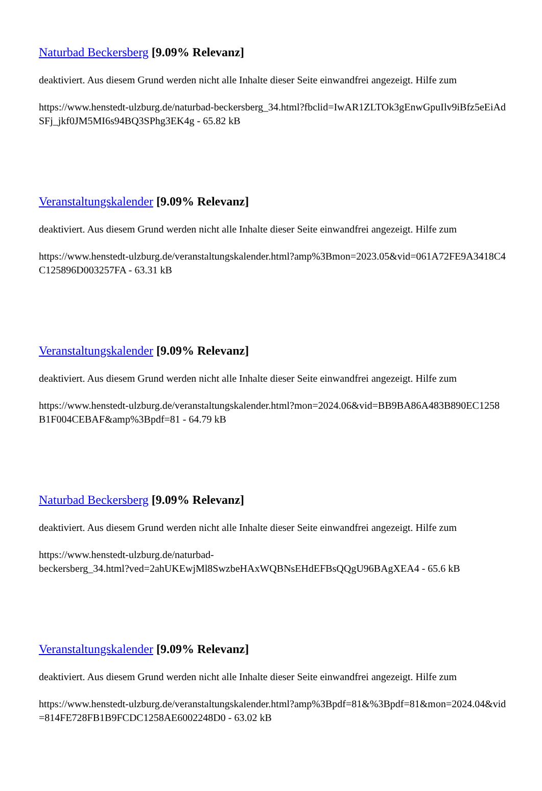Naturbad Beckersberg [9.09% Relevanz]
deaktiviert. Aus diesem Grund werden nicht alle Inhalte dieser Seite einwandfrei angezeigt. Hilfe zum
https://www.henstedt-ulzburg.de/naturbad-beckersberg_34.html?fbclid=IwAR1ZLTOk3gEnwGpuIlv9iBfz5eEiAdSFj_jkf0JM5MI6s94BQ3SPhg3EK4g - 65.82 kB
Veranstaltungskalender [9.09% Relevanz]
deaktiviert. Aus diesem Grund werden nicht alle Inhalte dieser Seite einwandfrei angezeigt. Hilfe zum
https://www.henstedt-ulzburg.de/veranstaltungskalender.html?amp%3Bmon=2023.05&vid=061A72FE9A3418C4C125896D003257FA - 63.31 kB
Veranstaltungskalender [9.09% Relevanz]
deaktiviert. Aus diesem Grund werden nicht alle Inhalte dieser Seite einwandfrei angezeigt. Hilfe zum
https://www.henstedt-ulzburg.de/veranstaltungskalender.html?mon=2024.06&vid=BB9BA86A483B890EC1258B1F004CEBAF&amp%3Bpdf=81 - 64.79 kB
Naturbad Beckersberg [9.09% Relevanz]
deaktiviert. Aus diesem Grund werden nicht alle Inhalte dieser Seite einwandfrei angezeigt. Hilfe zum
https://www.henstedt-ulzburg.de/naturbad-
beckersberg_34.html?ved=2ahUKEwjMl8SwzbeHAxWQBNsEHdEFBsQQgU96BAgXEA4 - 65.6 kB
Veranstaltungskalender [9.09% Relevanz]
deaktiviert. Aus diesem Grund werden nicht alle Inhalte dieser Seite einwandfrei angezeigt. Hilfe zum
https://www.henstedt-ulzburg.de/veranstaltungskalender.html?amp%3Bpdf=81&%3Bpdf=81&mon=2024.04&vid=814FE728FB1B9FCDC1258AE6002248D0 - 63.02 kB